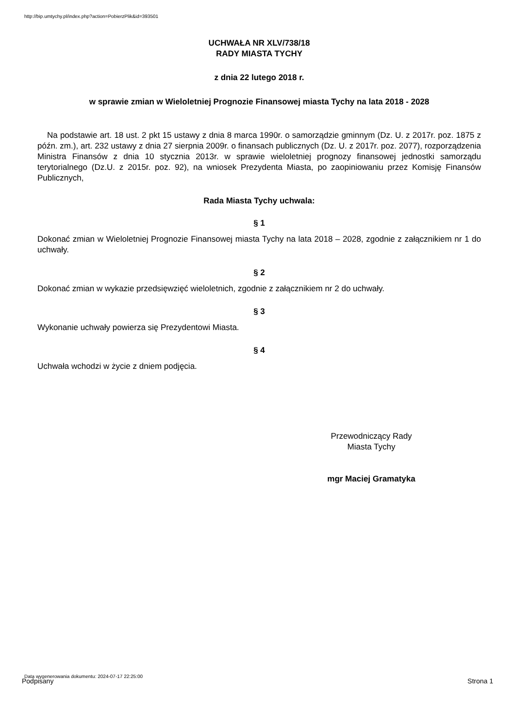http://bip.umtychy.pl/index.php?action=PobierzPlik&id=393501
UCHWAŁA NR XLV/738/18
RADY MIASTA TYCHY
z dnia 22 lutego 2018 r.
w sprawie zmian w Wieloletniej Prognozie Finansowej miasta Tychy na lata 2018 - 2028
Na podstawie art. 18 ust. 2 pkt 15 ustawy z dnia 8 marca 1990r. o samorządzie gminnym (Dz. U. z 2017r. poz. 1875 z późn. zm.), art. 232 ustawy z dnia 27 sierpnia 2009r. o finansach publicznych (Dz. U. z 2017r. poz. 2077), rozporządzenia Ministra Finansów z dnia 10 stycznia 2013r. w sprawie wieloletniej prognozy finansowej jednostki samorządu terytorialnego (Dz.U. z 2015r. poz. 92), na wniosek Prezydenta Miasta, po zaopiniowaniu przez Komisję Finansów Publicznych,
Rada Miasta Tychy uchwala:
§ 1
Dokonać zmian w Wieloletniej Prognozie Finansowej miasta Tychy na lata 2018 – 2028, zgodnie z załącznikiem nr 1 do uchwały.
§ 2
Dokonać zmian w wykazie przedsięwzięć wieloletnich, zgodnie z załącznikiem nr 2 do uchwały.
§ 3
Wykonanie uchwały powierza się Prezydentowi Miasta.
§ 4
Uchwała wchodzi w życie z dniem podjęcia.
Przewodniczący Rady
Miasta Tychy
mgr Maciej Gramatyka
Data wygenerowania dokumentu: 2024-07-17 22:25:00
Podpisany Strona 1